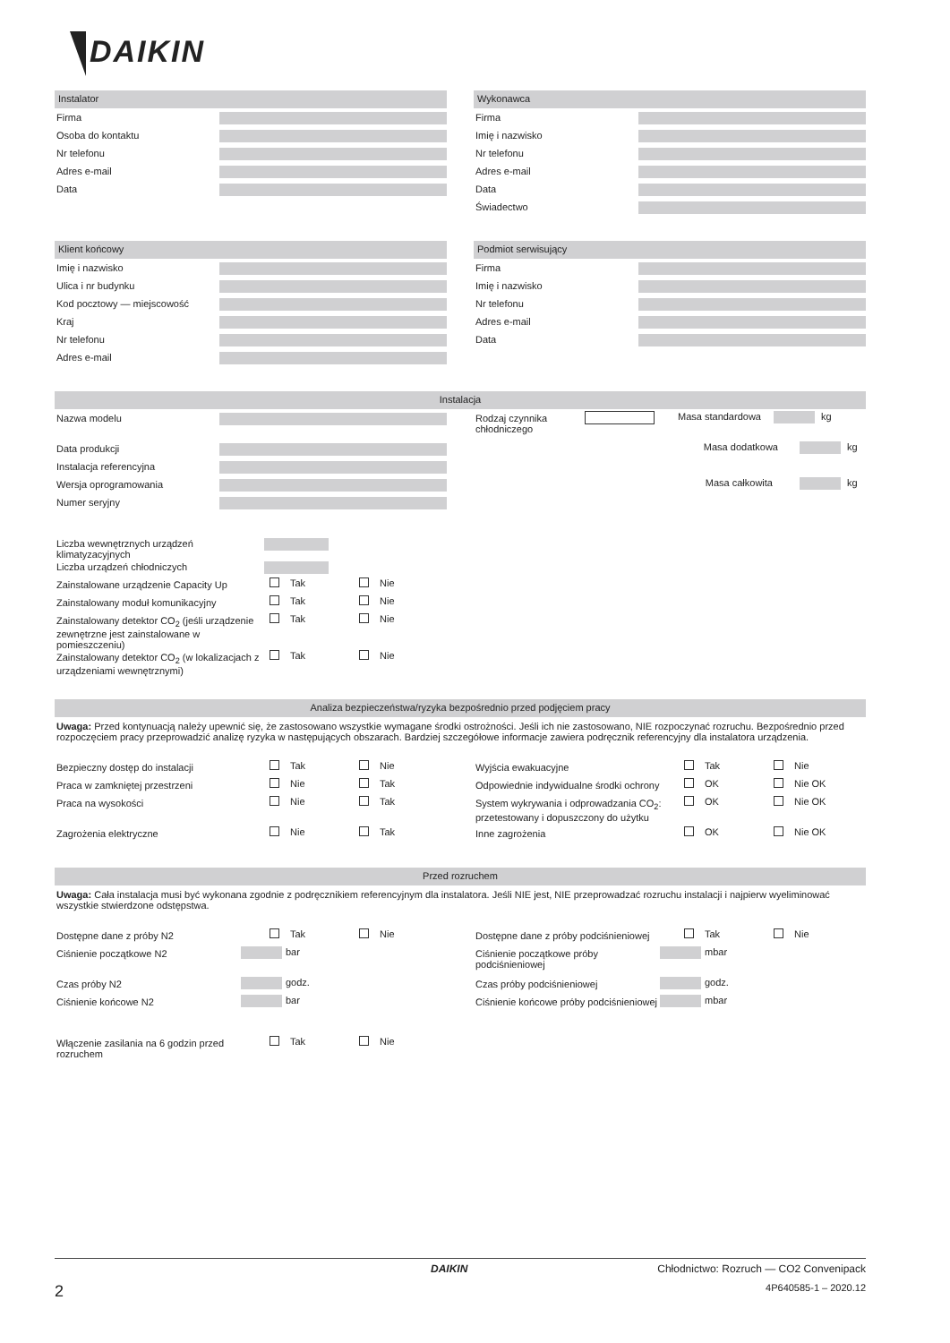DAIKIN
Instalator
Firma
Osoba do kontaktu
Nr telefonu
Adres e-mail
Data
Wykonawca
Firma
Imię i nazwisko
Nr telefonu
Adres e-mail
Data
Świadectwo
Klient końcowy
Imię i nazwisko
Ulica i nr budynku
Kod pocztowy — miejscowość
Kraj
Nr telefonu
Adres e-mail
Podmiot serwisujący
Firma
Imię i nazwisko
Nr telefonu
Adres e-mail
Data
Instalacja
Nazwa modelu
Data produkcji
Instalacja referencyjna
Wersja oprogramowania
Numer seryjny
Rodzaj czynnika chłodniczego
Masa standardowa kg
Masa dodatkowa kg
Masa całkowita kg
Liczba wewnętrznych urządzeń klimatyzacyjnych
Liczba urządzeń chłodniczych
Zainstalowane urządzenie Capacity Up
Tak Nie
Zainstalowany moduł komunikacyjny Tak Nie
Zainstalowany detektor CO<sub>2</sub> (jeśli urządzenie zewnętrzne jest zainstalowane w pomieszczeniu)
Tak Nie
Zainstalowany detektor CO<sub>2</sub> (w lokalizacjach z urządzeniami wewnętrznymi)
Tak Nie
Analiza bezpieczeństwa/ryzyka bezpośrednio przed podjęciem pracy
Uwaga: Przed kontynuacją należy upewnić się, że zastosowano wszystkie wymagane środki ostrożności. Jeśli ich nie zastosowano, NIE rozpoczynać rozruchu. Bezpośrednio przed rozpoczęciem pracy przeprowadzić analizę ryzyka w następujących obszarach. Bardziej szczegółowe informacje zawiera podręcznik referencyjny dla instalatora urządzenia.
Bezpieczny dostęp do instalacji Tak Nie
Praca w zamkniętej przestrzeni Nie Tak
Praca na wysokości Nie Tak
Zagrożenia elektryczne Nie Tak
Wyjścia ewakuacyjne Tak Nie
Odpowiednie indywidualne środki ochrony
OK Nie OK
System wykrywania i odprowadzania CO<sub>2</sub>: przetestowany i dopuszczony do użytku
OK Nie OK
Inne zagrożenia OK Nie OK
Przed rozruchem
Uwaga: Cała instalacja musi być wykonana zgodnie z podręcznikiem referencyjnym dla instalatora. Jeśli NIE jest, NIE przeprowadzać rozruchu instalacji i najpierw wyeliminować wszystkie stwierdzone odstępstwa.
Dostępne dane z próby N2 Tak Nie
Ciśnienie początkowe N2
bar
Czas próby N2
godz.
Ciśnienie końcowe N2
bar
Dostępne dane z próby podciśnieniowej
Tak Nie
Ciśnienie początkowe próby podciśnieniowej
mbar
Czas próby podciśnieniowej
godz.
Ciśnienie końcowe próby podciśnieniowej
mbar
Włączenie zasilania na 6 godzin przed rozruchem
Tak Nie
DAIKIN Chłodnictwo: Rozruch — CO2 Convenipack
2 4P640585-1 – 2020.12